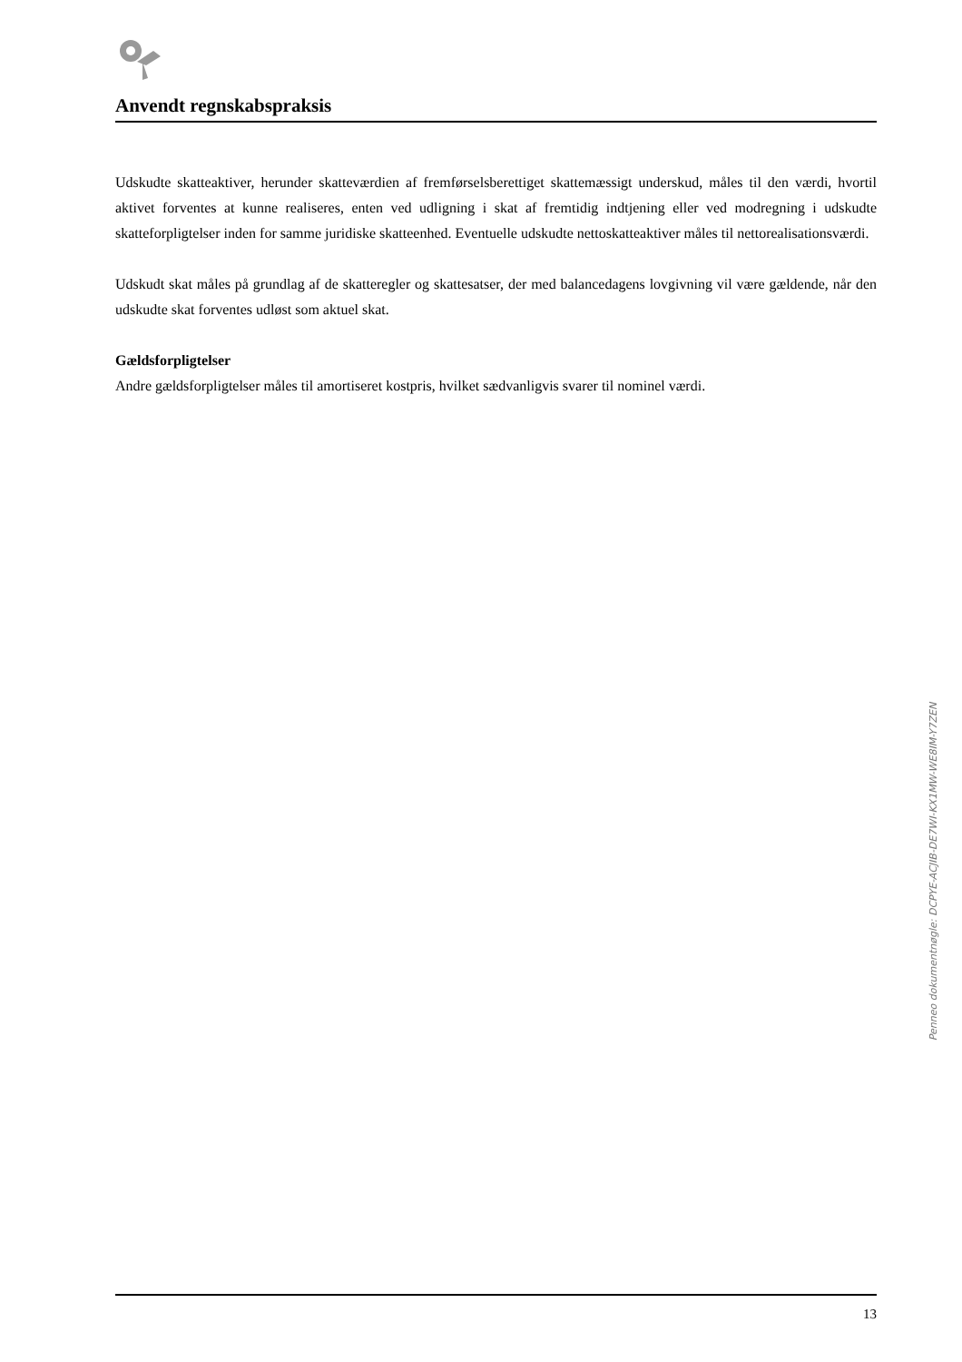Anvendt regnskabspraksis
Udskudte skatteaktiver, herunder skatteværdien af fremførselsberettiget skattemæssigt underskud, måles til den værdi, hvortil aktivet forventes at kunne realiseres, enten ved udligning i skat af fremtidig indtjening eller ved modregning i udskudte skatteforpligtelser inden for samme juridiske skatteenhed. Eventuelle udskudte nettoskatteaktiver måles til nettorealisationsværdi.
Udskudt skat måles på grundlag af de skatteregler og skattesatser, der med balancedagens lovgivning vil være gældende, når den udskudte skat forventes udløst som aktuel skat.
Gældsforpligtelser
Andre gældsforpligtelser måles til amortiseret kostpris, hvilket sædvanligvis svarer til nominel værdi.
Penneo dokumentnøgle: DCPYE-ACJIB-DE7WI-KX1MW-WE8IM-Y7ZEN
13